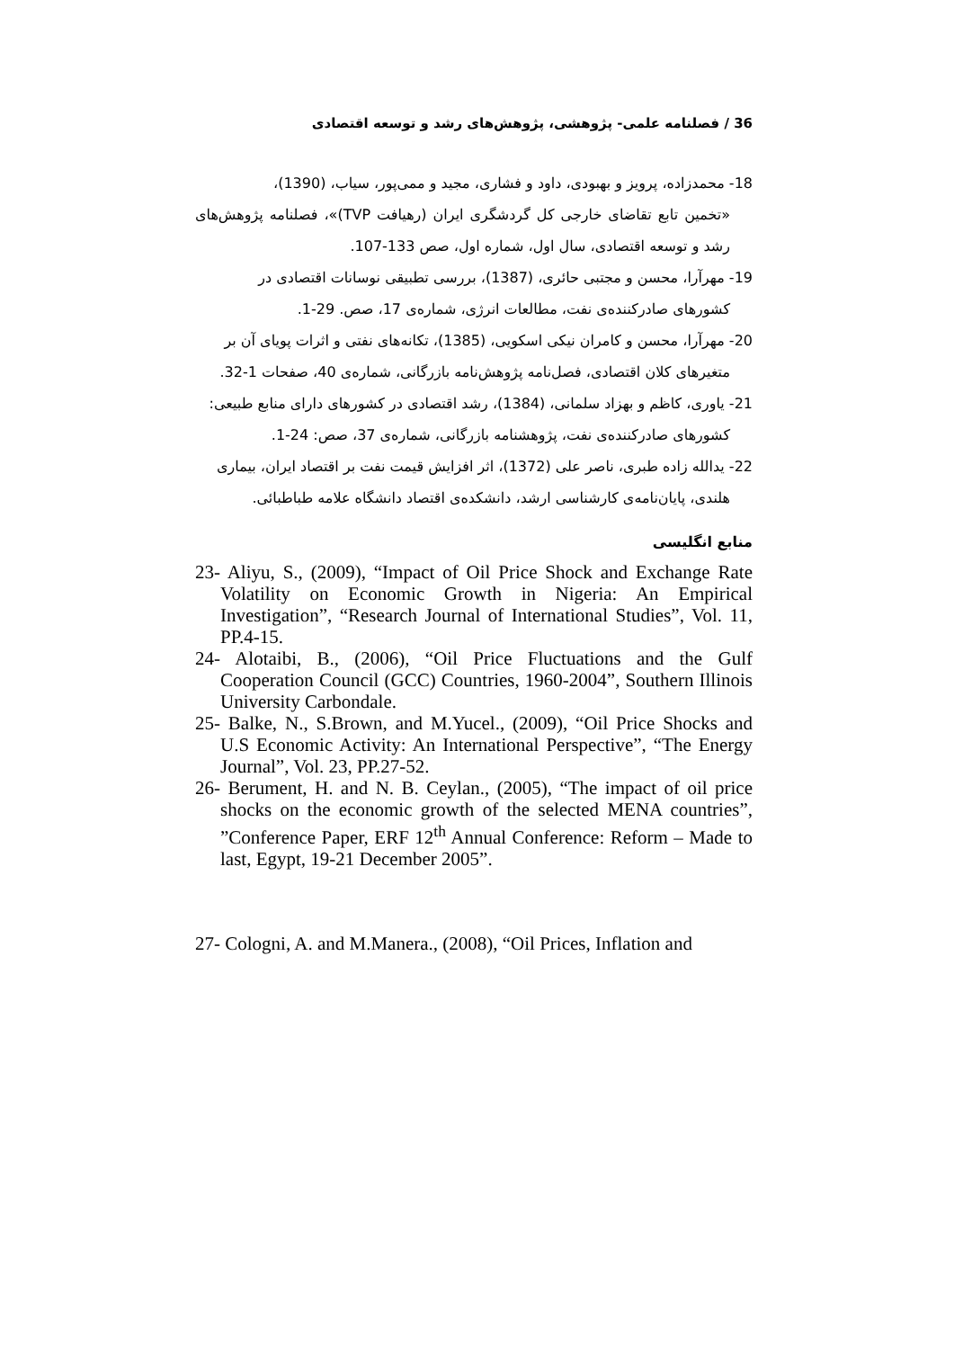36 / فصلنامه علمی- پژوهشی، پژوهش‌های رشد و توسعه اقتصادی
18- محمدزاده، پرویز و بهبودی، داود و فشاری، مجید و ممی‌پور، سیاب، (1390)،
«تخمین تابع تقاضای خارجی کل گردشگری ایران (رهیافت TVP)»، فصلنامه پژوهش‌های رشد و توسعه اقتصادی، سال اول، شماره اول، صص 133-107.
19- مهرآرا، محسن و مجتبی حائری، (1387)، بررسی تطبیقی نوسانات اقتصادی در
کشورهای صادرکننده‌ی نفت، مطالعات انرژی، شماره‌ی 17، صص. 29-1.
20- مهرآرا، محسن و کامران نیکی اسکویی، (1385)، تکانه‌های نفتی و اثرات پویای آن بر
متغیرهای کلان اقتصادی، فصل‌نامه پژوهش‌نامه بازرگانی، شماره‌ی 40، صفحات 1-32.
21- یاوری، کاظم و بهزاد سلمانی، (1384)، رشد اقتصادی در کشورهای دارای منابع طبیعی:
کشورهای صادرکننده‌ی نفت، پژوهشنامه بازرگانی، شماره‌ی 37، صص: 24-1.
22- یدالله زاده طبری، ناصر علی (1372)، اثر افزایش قیمت نفت بر اقتصاد ایران، بیماری
هلندی، پایان‌نامه‌ی کارشناسی ارشد، دانشکده‌ی اقتصاد دانشگاه علامه طباطبائی.
منابع انگلیسی
23- Aliyu, S., (2009), “Impact of Oil Price Shock and Exchange Rate Volatility on Economic Growth in Nigeria: An Empirical Investigation”, “Research Journal of International Studies”, Vol. 11, PP.4-15.
24- Alotaibi, B., (2006), “Oil Price Fluctuations and the Gulf Cooperation Council (GCC) Countries, 1960-2004”, Southern Illinois University Carbondale.
25- Balke, N., S.Brown, and M.Yucel., (2009), “Oil Price Shocks and U.S Economic Activity: An International Perspective”, “The Energy Journal”, Vol. 23, PP.27-52.
26- Berument, H. and N. B. Ceylan., (2005), “The impact of oil price shocks on the economic growth of the selected MENA countries”, ”Conference Paper, ERF 12<sup>th</sup> Annual Conference: Reform – Made to last, Egypt, 19-21 December 2005”.
27- Cologni, A. and M.Manera., (2008), “Oil Prices, Inflation and